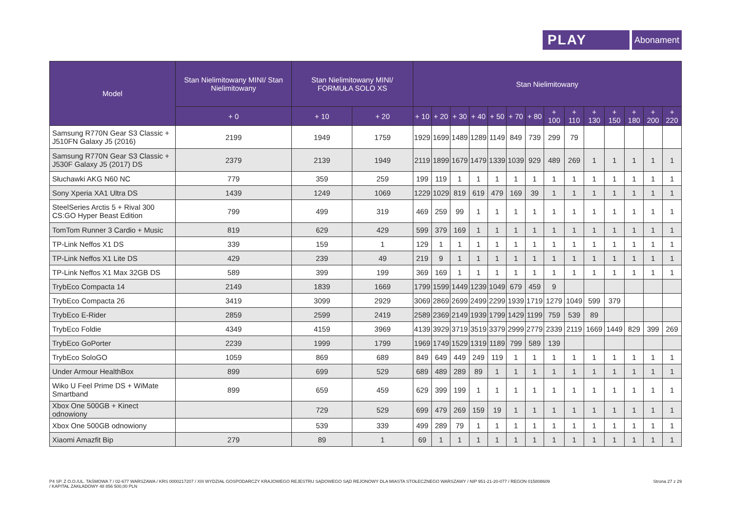PLAY
Abonament
| Model | Stan Nielimitowany MINI/ Stan Nielimitowany | Stan Nielimitowany MINI/ FORMUŁA SOLO XS | | Stan Nielimitowany | | | | | | | | | | | | | |
| --- | --- | --- | --- | --- | --- | --- | --- | --- | --- | --- | --- | --- | --- | --- | --- | --- | --- |
| | + 0 | + 10 | + 20 | + 10 | + 20 | + 30 | + 40 | + 50 | + 70 | + 80 | + 100 | + 110 | + 130 | + 150 | + 180 | + 200 | + 220 |
| Samsung R770N Gear S3 Classic + J510FN Galaxy J5 (2016) | 2199 | 1949 | 1759 | 1929 | 1699 | 1489 | 1289 | 1149 | 849 | 739 | 299 | 79 | | | | | |
| Samsung R770N Gear S3 Classic + J530F Galaxy J5 (2017) DS | 2379 | 2139 | 1949 | 2119 | 1899 | 1679 | 1479 | 1339 | 1039 | 929 | 489 | 269 | 1 | 1 | 1 | 1 | 1 |
| Słuchawki AKG N60 NC | 779 | 359 | 259 | 199 | 119 | 1 | 1 | 1 | 1 | 1 | 1 | 1 | 1 | 1 | 1 | 1 | 1 |
| Sony Xperia XA1 Ultra DS | 1439 | 1249 | 1069 | 1229 | 1029 | 819 | 619 | 479 | 169 | 39 | 1 | 1 | 1 | 1 | 1 | 1 | 1 |
| SteelSeries Arctis 5 + Rival 300 CS:GO Hyper Beast Edition | 799 | 499 | 319 | 469 | 259 | 99 | 1 | 1 | 1 | 1 | 1 | 1 | 1 | 1 | 1 | 1 | 1 |
| TomTom Runner 3 Cardio + Music | 819 | 629 | 429 | 599 | 379 | 169 | 1 | 1 | 1 | 1 | 1 | 1 | 1 | 1 | 1 | 1 | 1 |
| TP-Link Neffos X1 DS | 339 | 159 | 1 | 129 | 1 | 1 | 1 | 1 | 1 | 1 | 1 | 1 | 1 | 1 | 1 | 1 | 1 |
| TP-Link Neffos X1 Lite DS | 429 | 239 | 49 | 219 | 9 | 1 | 1 | 1 | 1 | 1 | 1 | 1 | 1 | 1 | 1 | 1 | 1 |
| TP-Link Neffos X1 Max 32GB DS | 589 | 399 | 199 | 369 | 169 | 1 | 1 | 1 | 1 | 1 | 1 | 1 | 1 | 1 | 1 | 1 | 1 |
| TrybEco Compacta 14 | 2149 | 1839 | 1669 | 1799 | 1599 | 1449 | 1239 | 1049 | 679 | 459 | 9 | | | | | | |
| TrybEco Compacta 26 | 3419 | 3099 | 2929 | 3069 | 2869 | 2699 | 2499 | 2299 | 1939 | 1719 | 1279 | 1049 | 599 | 379 | | | |
| TrybEco E-Rider | 2859 | 2599 | 2419 | 2589 | 2369 | 2149 | 1939 | 1799 | 1429 | 1199 | 759 | 539 | 89 | | | | |
| TrybEco Foldie | 4349 | 4159 | 3969 | 4139 | 3929 | 3719 | 3519 | 3379 | 2999 | 2779 | 2339 | 2119 | 1669 | 1449 | 829 | 399 | 269 |
| TrybEco GoPorter | 2239 | 1999 | 1799 | 1969 | 1749 | 1529 | 1319 | 1189 | 799 | 589 | 139 | | | | | | |
| TrybEco SoloGO | 1059 | 869 | 689 | 849 | 649 | 449 | 249 | 119 | 1 | 1 | 1 | 1 | 1 | 1 | 1 | 1 | 1 |
| Under Armour HealthBox | 899 | 699 | 529 | 689 | 489 | 289 | 89 | 1 | 1 | 1 | 1 | 1 | 1 | 1 | 1 | 1 | 1 |
| Wiko U Feel Prime DS + WiMate Smartband | 899 | 659 | 459 | 629 | 399 | 199 | 1 | 1 | 1 | 1 | 1 | 1 | 1 | 1 | 1 | 1 | 1 |
| Xbox One 500GB + Kinect odnowiony | | 729 | 529 | 699 | 479 | 269 | 159 | 19 | 1 | 1 | 1 | 1 | 1 | 1 | 1 | 1 | 1 |
| Xbox One 500GB odnowiony | | 539 | 339 | 499 | 289 | 79 | 1 | 1 | 1 | 1 | 1 | 1 | 1 | 1 | 1 | 1 | 1 |
| Xiaomi Amazfit Bip | 279 | 89 | 1 | 69 | 1 | 1 | 1 | 1 | 1 | 1 | 1 | 1 | 1 | 1 | 1 | 1 | 1 |
P4 SP. Z O.O./UL. TAŚMOWA 7 / 02-677 WARSZAWA / KRS 0000217207 / XIII WYDZIAŁ GOSPODARCZY KRAJOWEGO REJESTRU SĄDOWEGO SĄD REJONOWY DLA MIASTA STOŁECZNEGO WARSZAWY / NIP 951-21-20-077 / REGON 015808609
/ KAPITAŁ ZAKŁADOWY 48 856 500,00 PLN
Strona 27 z 29